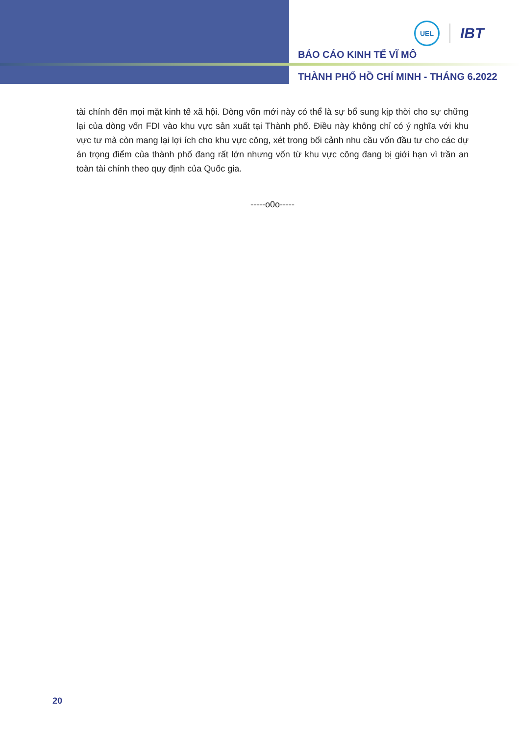UEL
IBT
BÁO CÁO KINH TẾ VĨ MÔ
THÀNH PHỐ HỒ CHÍ MINH - THÁNG 6.2022
tài chính đến mọi mặt kinh tế xã hội. Dòng vốn mới này có thể là sự bổ sung kịp thời cho sự chững lại của dòng vốn FDI vào khu vực sản xuất tại Thành phố. Điều này không chỉ có ý nghĩa với khu vực tư mà còn mang lại lợi ích cho khu vực công, xét trong bối cảnh nhu cầu vốn đầu tư cho các dự án trọng điểm của thành phố đang rất lớn nhưng vốn từ khu vực công đang bị giới hạn vì trần an toàn tài chính theo quy định của Quốc gia.
-----o0o-----
20